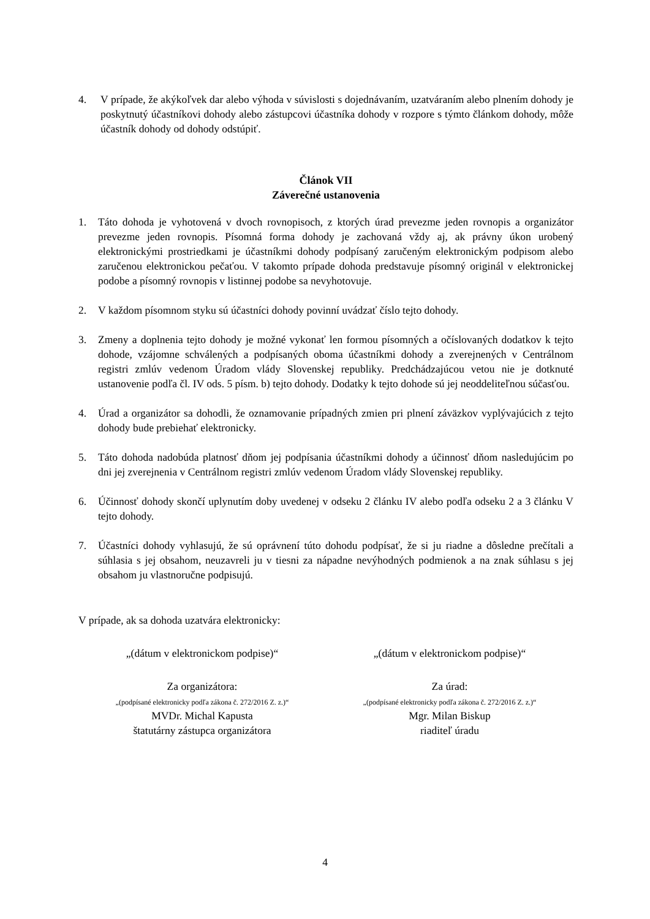4. V prípade, že akýkoľvek dar alebo výhoda v súvislosti s dojednávaním, uzatváraním alebo plnením dohody je poskytnutý účastníkovi dohody alebo zástupcovi účastníka dohody v rozpore s týmto článkom dohody, môže účastník dohody od dohody odstúpiť.
Článok VII
Záverečné ustanovenia
1. Táto dohoda je vyhotovená v dvoch rovnopisoch, z ktorých úrad prevezme jeden rovnopis a organizátor prevezme jeden rovnopis. Písomná forma dohody je zachovaná vždy aj, ak právny úkon urobený elektronickými prostriedkami je účastníkmi dohody podpísaný zaručeným elektronickým podpisom alebo zaručenou elektronickou pečaťou. V takomto prípade dohoda predstavuje písomný originál v elektronickej podobe a písomný rovnopis v listinnej podobe sa nevyhotovuje.
2. V každom písomnom styku sú účastníci dohody povinní uvádzať číslo tejto dohody.
3. Zmeny a doplnenia tejto dohody je možné vykonať len formou písomných a očíslovaných dodatkov k tejto dohode, vzájomne schválených a podpísaných oboma účastníkmi dohody a zverejnených v Centrálnom registri zmlúv vedenom Úradom vlády Slovenskej republiky. Predchádzajúcou vetou nie je dotknuté ustanovenie podľa čl. IV ods. 5 písm. b) tejto dohody. Dodatky k tejto dohode sú jej neoddeliteľnou súčasťou.
4. Úrad a organizátor sa dohodli, že oznamovanie prípadných zmien pri plnení záväzkov vyplývajúcich z tejto dohody bude prebiehať elektronicky.
5. Táto dohoda nadobúda platnosť dňom jej podpísania účastníkmi dohody a účinnosť dňom nasledujúcim po dni jej zverejnenia v Centrálnom registri zmlúv vedenom Úradom vlády Slovenskej republiky.
6. Účinnosť dohody skončí uplynutím doby uvedenej v odseku 2 článku IV alebo podľa odseku 2 a 3 článku V tejto dohody.
7. Účastníci dohody vyhlasujú, že sú oprávnení túto dohodu podpísať, že si ju riadne a dôsledne prečítali a súhlasia s jej obsahom, neuzavreli ju v tiesni za nápadne nevýhodných podmienok a na znak súhlasu s jej obsahom ju vlastnoručne podpisujú.
V prípade, ak sa dohoda uzatvára elektronicky:
„(dátum v elektronickom podpise)“
„(dátum v elektronickom podpise)“
Za organizátora:
„(podpísané elektronicky podľa zákona č. 272/2016 Z. z.)“
MVDr. Michal Kapusta
štatutárny zástupca organizátora
Za úrad:
„(podpísané elektronicky podľa zákona č. 272/2016 Z. z.)“
Mgr. Milan Biskup
riaditeľ úradu
4